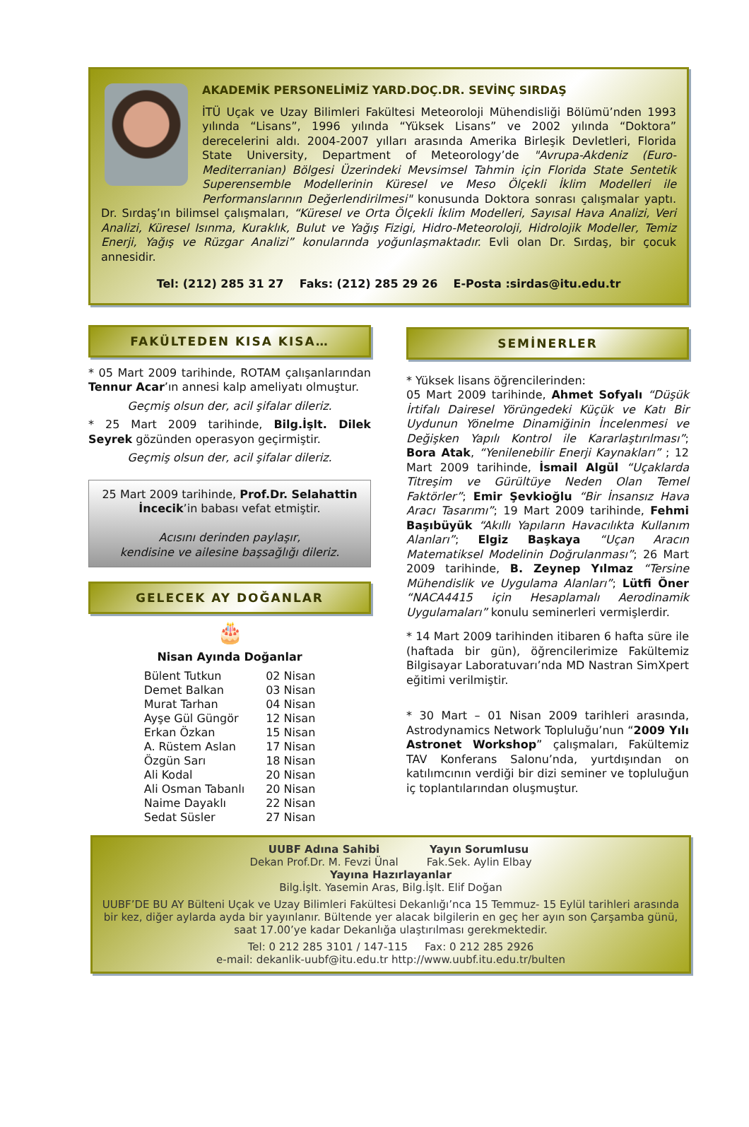AKADEMİK PERSONELİMİZ YARD.DOÇ.DR. SEVİNÇ SIRDAŞ
İTÜ Uçak ve Uzay Bilimleri Fakültesi Meteoroloji Mühendisliği Bölümü’nden 1993 yılında “Lisans”, 1996 yılında “Yüksek Lisans” ve 2002 yılında “Doktora” derecelerini aldı. 2004-2007 yılları arasında Amerika Birleşik Devletleri, Florida State University, Department of Meteorology’de "Avrupa-Akdeniz (Euro-Mediterranian) Bölgesi Üzerindeki Mevsimsel Tahmin için Florida State Sentetik Superensemble Modellerinin Küresel ve Meso Ölçekli İklim Modelleri ile Performanslarının Değerlendirilmesi" konusunda Doktora sonrası çalışmalar yaptı. Dr. Sırdaş’ın bilimsel çalışmaları, “Küresel ve Orta Ölçekli İklim Modelleri, Sayısal Hava Analizi, Veri Analizi, Küresel Isınma, Kuraklık, Bulut ve Yağış Fizigi, Hidro-Meteoroloji, Hidrolojik Modeller, Temiz Enerji, Yağış ve Rüzgar Analizi” konularında yoğunlaşmaktadır. Evli olan Dr. Sırdaş, bir çocuk annesidir.
Tel: (212) 285 31 27 Faks: (212) 285 29 26 E-Posta :sirdas@itu.edu.tr
FAKÜLTEDEN KISA KISA…
* 05 Mart 2009 tarihinde, ROTAM çalışanlarından Tennur Acar’ın annesi kalp ameliyatı olmuştur.
Geçmiş olsun der, acil şifalar dileriz.
* 25 Mart 2009 tarihinde, Bilg.İşlt. Dilek Seyrek gözünden operasyon geçirmiştir.
Geçmiş olsun der, acil şifalar dileriz.
25 Mart 2009 tarihinde, Prof.Dr. Selahattin İncecik’in babası vefat etmiştir.
Acısını derinden paylaşır,
kendisine ve ailesine başsağlığı dileriz.
GELECEK AY DOĞANLAR
🎂
Nisan Ayında Doğanlar
| Bülent Tutkun | 02 Nisan |
| Demet Balkan | 03 Nisan |
| Murat Tarhan | 04 Nisan |
| Ayşe Gül Güngör | 12 Nisan |
| Erkan Özkan | 15 Nisan |
| A. Rüstem Aslan | 17 Nisan |
| Özgün Sarı | 18 Nisan |
| Ali Kodal | 20 Nisan |
| Ali Osman Tabanlı | 20 Nisan |
| Naime Dayaklı | 22 Nisan |
| Sedat Süsler | 27 Nisan |
SEMİNERLER
* Yüksek lisans öğrencilerinden:
05 Mart 2009 tarihinde, Ahmet Sofyalı “Düşük İrtifalı Dairesel Yörüngedeki Küçük ve Katı Bir Uydunun Yönelme Dinamiğinin İncelenmesi ve Değişken Yapılı Kontrol ile Kararlaştırılması”; Bora Atak, “Yenilenebilir Enerji Kaynakları” ; 12 Mart 2009 tarihinde, İsmail Algül “Uçaklarda Titreşim ve Gürültüye Neden Olan Temel Faktörler”; Emir Şevkioğlu “Bir İnsansız Hava Aracı Tasarımı”; 19 Mart 2009 tarihinde, Fehmi Başıbüyük “Akıllı Yapıların Havacılıkta Kullanım Alanları”; Elgiz Başkaya “Uçan Aracın Matematiksel Modelinin Doğrulanması”; 26 Mart 2009 tarihinde, B. Zeynep Yılmaz “Tersine Mühendislik ve Uygulama Alanları”; Lütfi Öner “NACA4415 için Hesaplamalı Aerodinamik Uygulamaları” konulu seminerleri vermişlerdir.
* 14 Mart 2009 tarihinden itibaren 6 hafta süre ile (haftada bir gün), öğrencilerimize Fakültemiz Bilgisayar Laboratuvarı’nda MD Nastran SimXpert eğitimi verilmiştir.
* 30 Mart – 01 Nisan 2009 tarihleri arasında, Astrodynamics Network Topluluğu’nun “2009 Yılı Astronet Workshop” çalışmaları, Fakültemiz TAV Konferans Salonu’nda, yurtdışından on katılımcının verdiği bir dizi seminer ve topluluğun iç toplantılarından oluşmuştur.
UUBF Adına Sahibi
Dekan Prof.Dr. M. Fevzi Ünal
Yayın Sorumlusu
Fak.Sek. Aylin Elbay
Yayına Hazırlayanlar
Bilg.İşlt. Yasemin Aras, Bilg.İşlt. Elif Doğan
UUBF’DE BU AY Bülteni Uçak ve Uzay Bilimleri Fakültesi Dekanlığı’nca 15 Temmuz- 15 Eylül tarihleri arasında bir kez, diğer aylarda ayda bir yayınlanır. Bültende yer alacak bilgilerin en geç her ayın son Çarşamba günü, saat 17.00’ye kadar Dekanlığa ulaştırılması gerekmektedir.
Tel: 0 212 285 3101 / 147-115 Fax: 0 212 285 2926
e-mail: dekanlik-uubf@itu.edu.tr http://www.uubf.itu.edu.tr/bulten